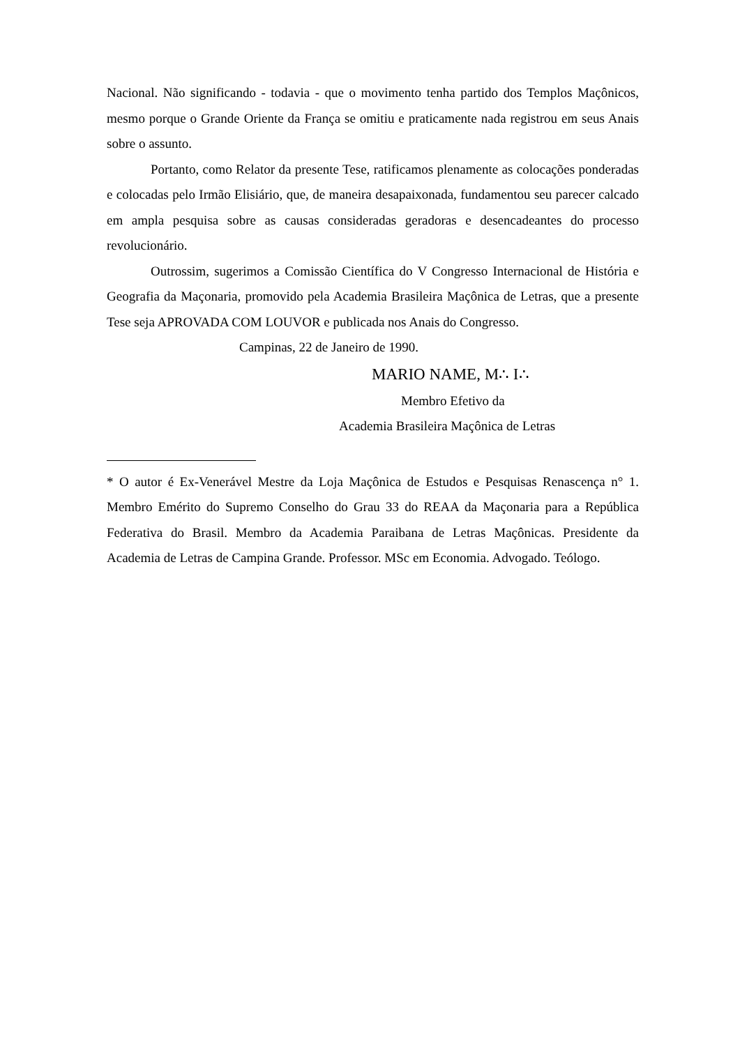Nacional. Não significando - todavia - que o movimento tenha partido dos Templos Maçônicos, mesmo porque o Grande Oriente da França se omitiu e praticamente nada registrou em seus Anais sobre o assunto.
Portanto, como Relator da presente Tese, ratificamos plenamente as colocações ponderadas e colocadas pelo Irmão Elisiário, que, de maneira desapaixonada, fundamentou seu parecer calcado em ampla pesquisa sobre as causas consideradas geradoras e desencadeantes do processo revolucionário.
Outrossim, sugerimos a Comissão Científica do V Congresso Internacional de História e Geografia da Maçonaria, promovido pela Academia Brasileira Maçônica de Letras, que a presente Tese seja APROVADA COM LOUVOR e publicada nos Anais do Congresso.
Campinas, 22 de Janeiro de 1990.
MARIO NAME, M∴ I∴
Membro Efetivo da
Academia Brasileira Maçônica de Letras
* O autor é Ex-Venerável Mestre da Loja Maçônica de Estudos e Pesquisas Renascença n° 1. Membro Emérito do Supremo Conselho do Grau 33 do REAA da Maçonaria para a República Federativa do Brasil. Membro da Academia Paraibana de Letras Maçônicas. Presidente da Academia de Letras de Campina Grande. Professor. MSc em Economia. Advogado. Teólogo.